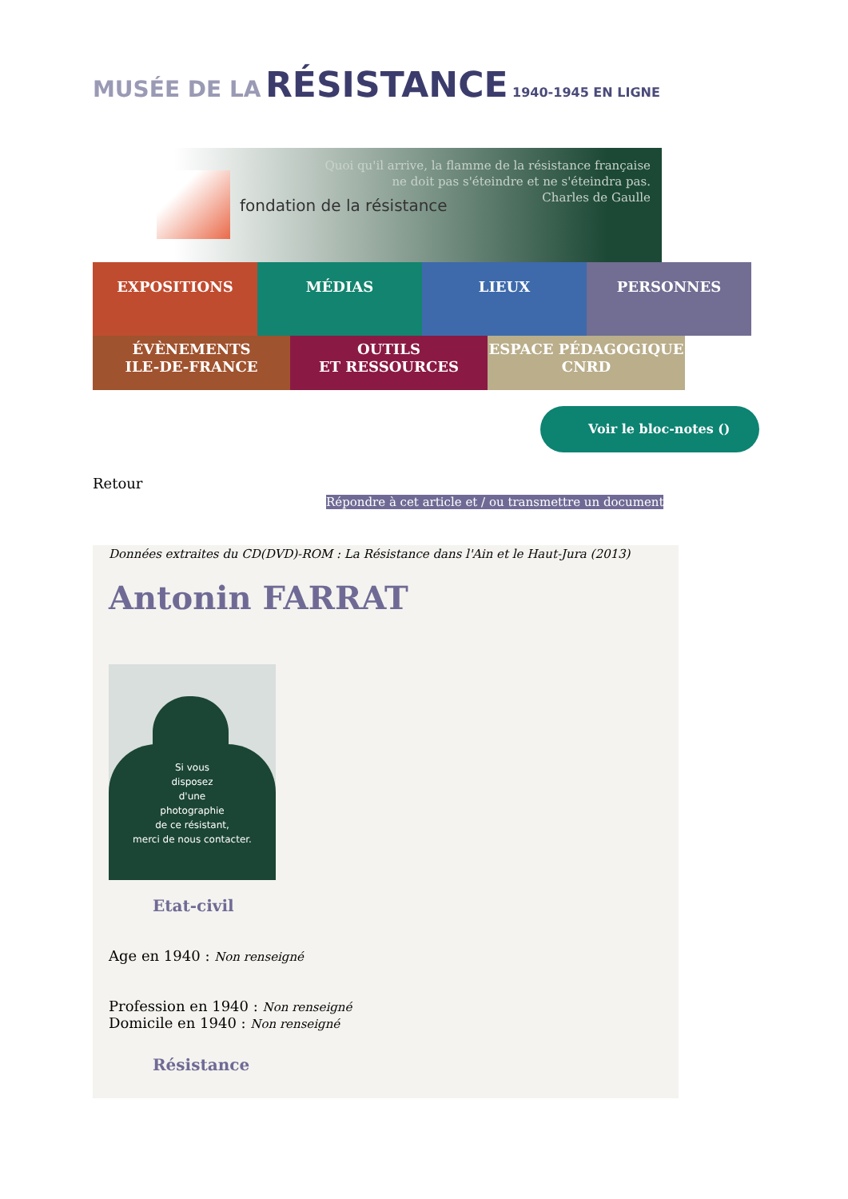MUSÉE DE LA RÉSISTANCE 1940-1945 EN LIGNE
fondation de la résistance
Quoi qu'il arrive, la flamme de la résistance française
ne doit pas s'éteindre et ne s'éteindra pas.
Charles de Gaulle
EXPOSITIONS MÉDIAS LIEUX PERSONNES
ÉVÈNEMENTS
ILE-DE-FRANCE
OUTILS
ET RESSOURCES
ESPACE PÉDAGOGIQUE
CNRD
Voir le bloc-notes ()
Retour
Répondre à cet article et / ou transmettre un document
Données extraites du CD(DVD)-ROM : La Résistance dans l'Ain et le Haut-Jura (2013)
Antonin FARRAT
Si vous
disposez
d'une
photographie
de ce résistant,
merci de nous contacter.
Etat-civil
Age en 1940 : Non renseigné
Profession en 1940 : Non renseigné
Domicile en 1940 : Non renseigné
Résistance